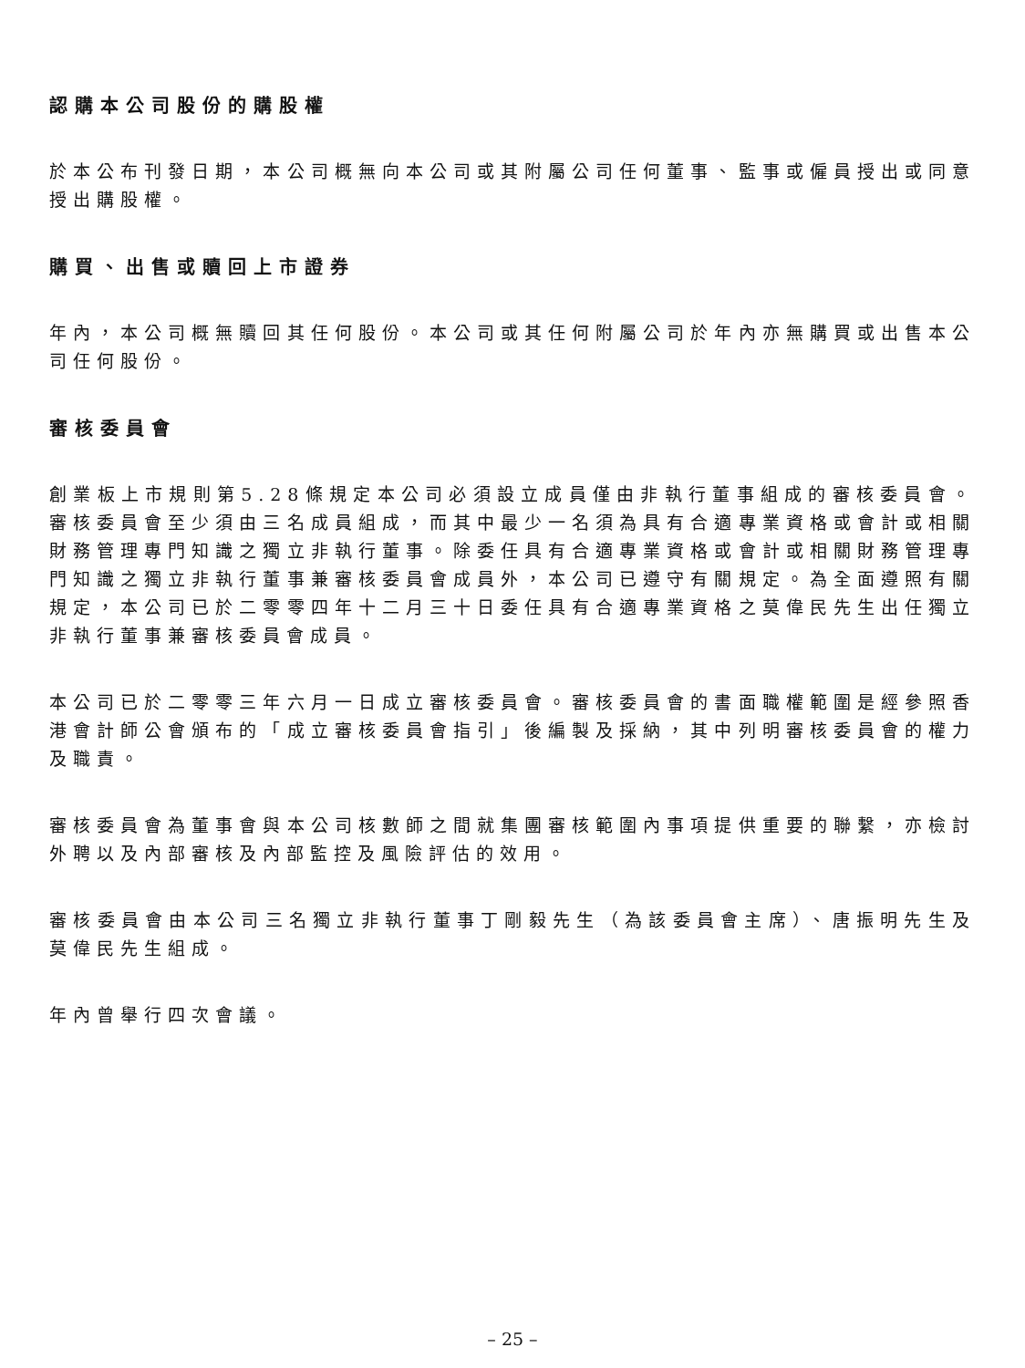認購本公司股份的購股權
於本公布刊發日期，本公司概無向本公司或其附屬公司任何董事、監事或僱員授出或同意授出購股權。
購買、出售或贖回上市證券
年內，本公司概無贖回其任何股份。本公司或其任何附屬公司於年內亦無購買或出售本公司任何股份。
審核委員會
創業板上市規則第5.28條規定本公司必須設立成員僅由非執行董事組成的審核委員會。審核委員會至少須由三名成員組成，而其中最少一名須為具有合適專業資格或會計或相關財務管理專門知識之獨立非執行董事。除委任具有合適專業資格或會計或相關財務管理專門知識之獨立非執行董事兼審核委員會成員外，本公司已遵守有關規定。為全面遵照有關規定，本公司已於二零零四年十二月三十日委任具有合適專業資格之莫偉民先生出任獨立非執行董事兼審核委員會成員。
本公司已於二零零三年六月一日成立審核委員會。審核委員會的書面職權範圍是經參照香港會計師公會頒布的「成立審核委員會指引」後編製及採納，其中列明審核委員會的權力及職責。
審核委員會為董事會與本公司核數師之間就集團審核範圍內事項提供重要的聯繫，亦檢討外聘以及內部審核及內部監控及風險評估的效用。
審核委員會由本公司三名獨立非執行董事丁剛毅先生（為該委員會主席）、唐振明先生及莫偉民先生組成。
年內曾舉行四次會議。
– 25 –